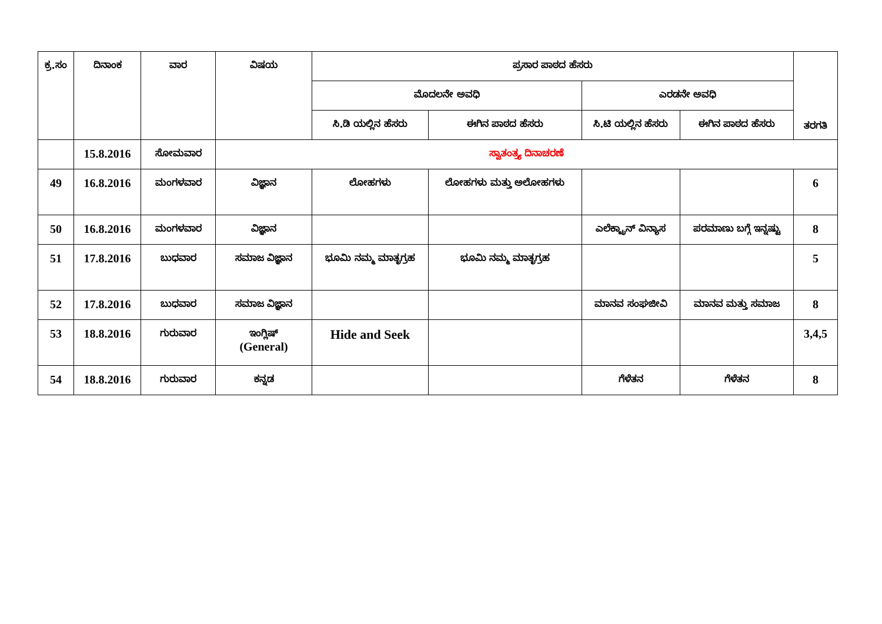| ಕ್ರ.ಸಂ | ದಿನಾಂಕ | ವಾರ | ವಿಷಯ | ಪ್ರಸಾರ ಪಾಠದ ಹೆಸರು | | | | ತರಗತಿ |
| --- | --- | --- | --- | --- | --- | --- | --- | --- |
| | | | | ಮೊದಲನೇ ಅವಧಿ | | ಎರಡನೇ ಅವಧಿ | | |
| | | | | ಸಿ.ಡಿ ಯಲ್ಲಿನ ಹೆಸರು | ಈಗಿನ ಪಾಠದ ಹೆಸರು | ಸಿ.ಟಿ ಯಲ್ಲಿನ ಹೆಸರು | ಈಗಿನ ಪಾಠದ ಹೆಸರು | |
| | 15.8.2016 | ಸೋಮವಾರ | ಸ್ವಾತಂತ್ರ್ಯ ದಿನಾಚರಣೆ | | | | | |
| 49 | 16.8.2016 | ಮಂಗಳವಾರ | ವಿಜ್ಞಾನ | ಲೋಹಗಳು | ಲೋಹಗಳು ಮತ್ತು ಅಲೋಹಗಳು | | | 6 |
| 50 | 16.8.2016 | ಮಂಗಳವಾರ | ವಿಜ್ಞಾನ | | | ಎಲೆಕ್ಟ್ರಾನ್ ವಿನ್ಯಾಸ | ಪರಮಾಣು ಬಗ್ಗೆ ಇನ್ನಷ್ಟು | 8 |
| 51 | 17.8.2016 | ಬುಧವಾರ | ಸಮಾಜ ವಿಜ್ಞಾನ | ಭೂಮಿ ನಮ್ಮ ಮಾತೃಗ್ರಹ | ಭೂಮಿ ನಮ್ಮ ಮಾತೃಗ್ರಹ | | | 5 |
| 52 | 17.8.2016 | ಬುಧವಾರ | ಸಮಾಜ ವಿಜ್ಞಾನ | | | ಮಾನವ ಸಂಘಜೀವಿ | ಮಾನವ ಮತ್ತು ಸಮಾಜ | 8 |
| 53 | 18.8.2016 | ಗುರುವಾರ | ಇಂಗ್ಲಿಷ್ (General) | Hide and Seek | | | | 3,4,5 |
| 54 | 18.8.2016 | ಗುರುವಾರ | ಕನ್ನಡ | | | ಗೆಳೆತನ | ಗೆಳೆತನ | 8 |